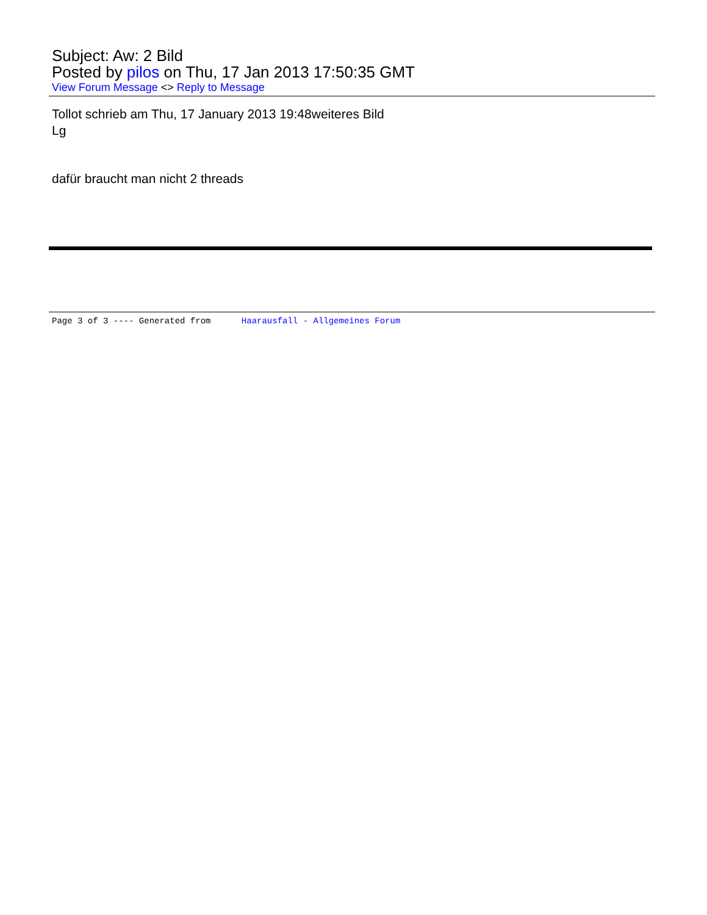Subject: Aw: 2 Bild
Posted by pilos on Thu, 17 Jan 2013 17:50:35 GMT
View Forum Message <> Reply to Message
Tollot schrieb am Thu, 17 January 2013 19:48weiteres Bild
Lg
dafür braucht man nicht 2 threads
Page 3 of 3 ---- Generated from Haarausfall - Allgemeines Forum